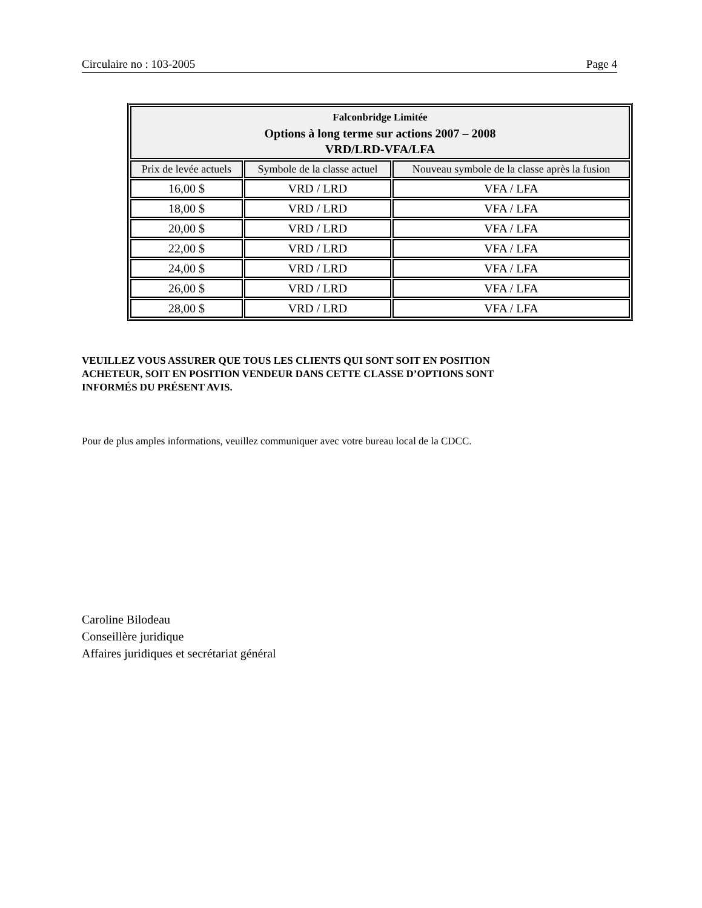Circulaire no : 103-2005 Page 4
| Falconbridge Limitée Options à long terme sur actions 2007 – 2008 VRD/LRD-VFA/LFA | | |
| Prix de levée actuels | Symbole de la classe actuel | Nouveau symbole de la classe après la fusion |
| 16,00 $ | VRD / LRD | VFA / LFA |
| 18,00 $ | VRD / LRD | VFA / LFA |
| 20,00 $ | VRD / LRD | VFA / LFA |
| 22,00 $ | VRD / LRD | VFA / LFA |
| 24,00 $ | VRD / LRD | VFA / LFA |
| 26,00 $ | VRD / LRD | VFA / LFA |
| 28,00 $ | VRD / LRD | VFA / LFA |
VEUILLEZ VOUS ASSURER QUE TOUS LES CLIENTS QUI SONT SOIT EN POSITION
ACHETEUR, SOIT EN POSITION VENDEUR DANS CETTE CLASSE D’OPTIONS SONT
INFORMÉS DU PRÉSENT AVIS.
Pour de plus amples informations, veuillez communiquer avec votre bureau local de la CDCC.
Caroline Bilodeau
Conseillère juridique
Affaires juridiques et secrétariat général